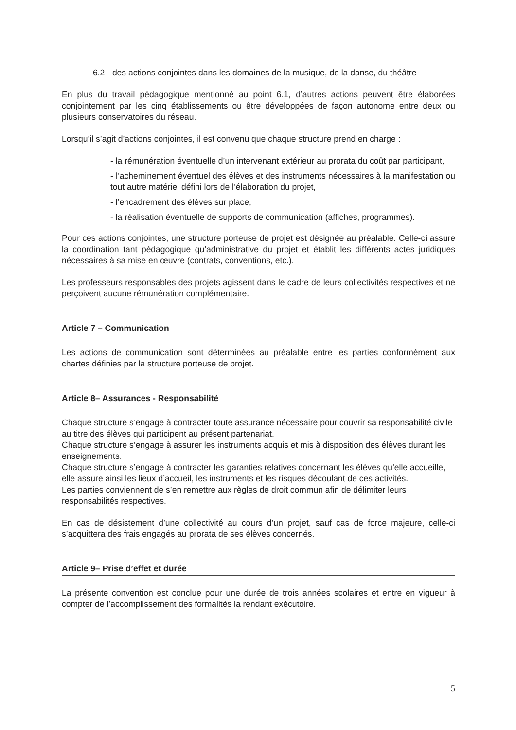6.2 - des actions conjointes dans les domaines de la musique, de la danse, du théâtre
En plus du travail pédagogique mentionné au point 6.1, d’autres actions peuvent être élaborées conjointement par les cinq établissements ou être développées de façon autonome entre deux ou plusieurs conservatoires du réseau.
Lorsqu’il s’agit d’actions conjointes, il est convenu que chaque structure prend en charge :
- la rémunération éventuelle d’un intervenant extérieur au prorata du coût par participant,
- l’acheminement éventuel des élèves et des instruments nécessaires à la manifestation ou tout autre matériel défini lors de l’élaboration du projet,
- l’encadrement des élèves sur place,
- la réalisation éventuelle de supports de communication (affiches, programmes).
Pour ces actions conjointes, une structure porteuse de projet est désignée au préalable. Celle-ci assure la coordination tant pédagogique qu’administrative du projet et établit les différents actes juridiques nécessaires à sa mise en œuvre (contrats, conventions, etc.).
Les professeurs responsables des projets agissent dans le cadre de leurs collectivités respectives et ne perçoivent aucune rémunération complémentaire.
Article 7 – Communication
Les actions de communication sont déterminées au préalable entre les parties conformément aux chartes définies par la structure porteuse de projet.
Article 8– Assurances - Responsabilité
Chaque structure s’engage à contracter toute assurance nécessaire pour couvrir sa responsabilité civile au titre des élèves qui participent au présent partenariat.
Chaque structure s’engage à assurer les instruments acquis et mis à disposition des élèves durant les enseignements.
Chaque structure s’engage à contracter les garanties relatives concernant les élèves qu’elle accueille, elle assure ainsi les lieux d’accueil, les instruments et les risques découlant de ces activités.
Les parties conviennent de s’en remettre aux règles de droit commun afin de délimiter leurs responsabilités respectives.
En cas de désistement d’une collectivité au cours d’un projet, sauf cas de force majeure, celle-ci s’acquittera des frais engagés au prorata de ses élèves concernés.
Article 9– Prise d’effet et durée
La présente convention est conclue pour une durée de trois années scolaires et entre en vigueur à compter de l’accomplissement des formalités la rendant exécutoire.
5